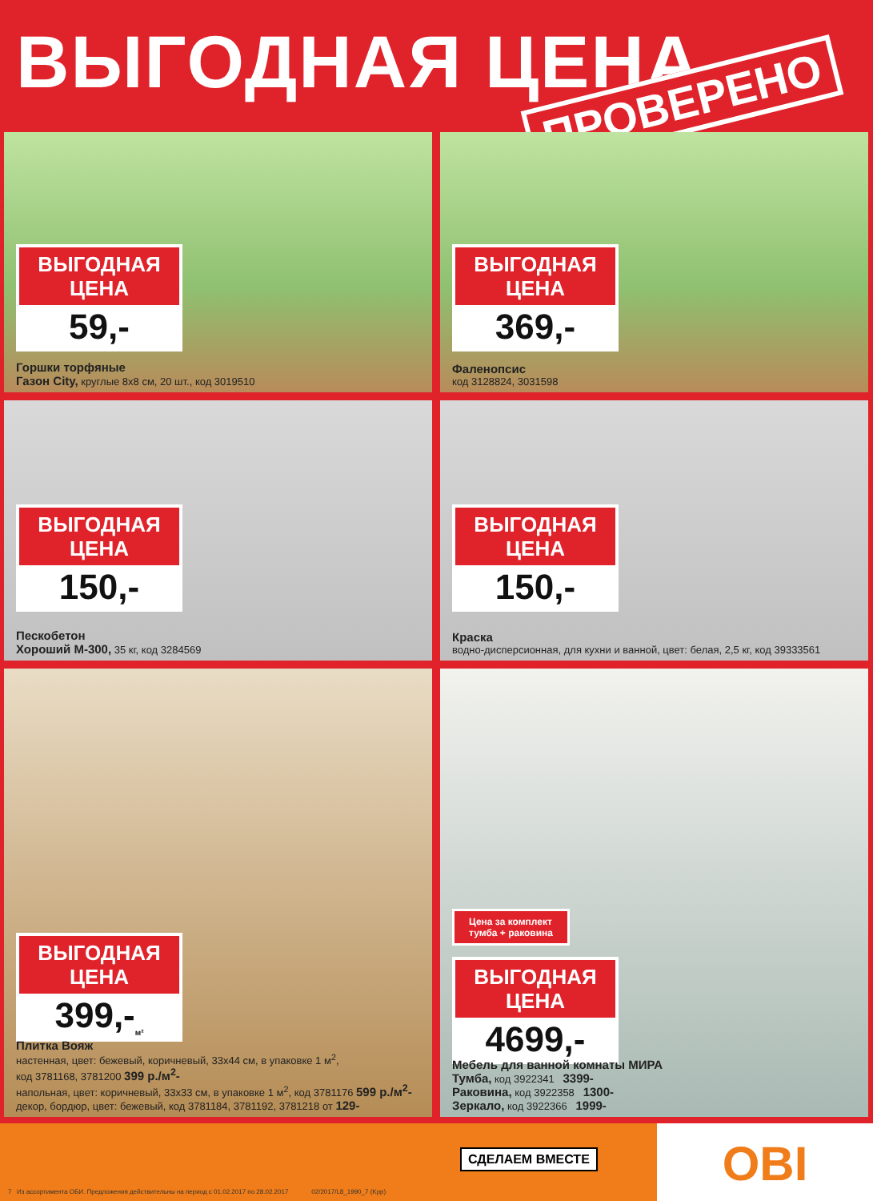ВЫГОДНАЯ ЦЕНА
ПРОВЕРЕНО
ВЫГОДНАЯ
ЦЕНА
59,-
Горшки торфяные
Газон City, круглые 8х8 см, 20 шт., код 3019510
ВЫГОДНАЯ
ЦЕНА
369,-
Фаленопсис
код 3128824, 3031598
ВЫГОДНАЯ
ЦЕНА
150,-
Пескобетон
Хороший М-300, 35 кг, код 3284569
ВЫГОДНАЯ
ЦЕНА
150,-
Краска
водно-дисперсионная, для кухни и ванной, цвет: белая, 2,5 кг, код 39333561
ВЫГОДНАЯ
ЦЕНА
399,-<sub>м²</sub>
Плитка Вояж
настенная, цвет: бежевый, коричневый, 33х44 см, в упаковке 1 м<sup>2</sup>,
код 3781168, 3781200 399 р./м<sup>2</sup>-
напольная, цвет: коричневый, 33х33 см, в упаковке 1 м<sup>2</sup>, код 3781176 599 р./м<sup>2</sup>-
декор, бордюр, цвет: бежевый, код 3781184, 3781192, 3781218 от 129-
Цена за комплект
тумба + раковина
ВЫГОДНАЯ
ЦЕНА
4699,-
Мебель для ванной комнаты МИРА
Тумба, код 3922341 3399-
Раковина, код 3922358 1300-
Зеркало, код 3922366 1999-
7 Из ассортимента ОБИ. Предложения действительны на период с 01.02.2017 по 28.02.2017 02/2017/L8_1990_7 (Kpp)
СДЕЛАЕМ ВМЕСТЕ
OBI